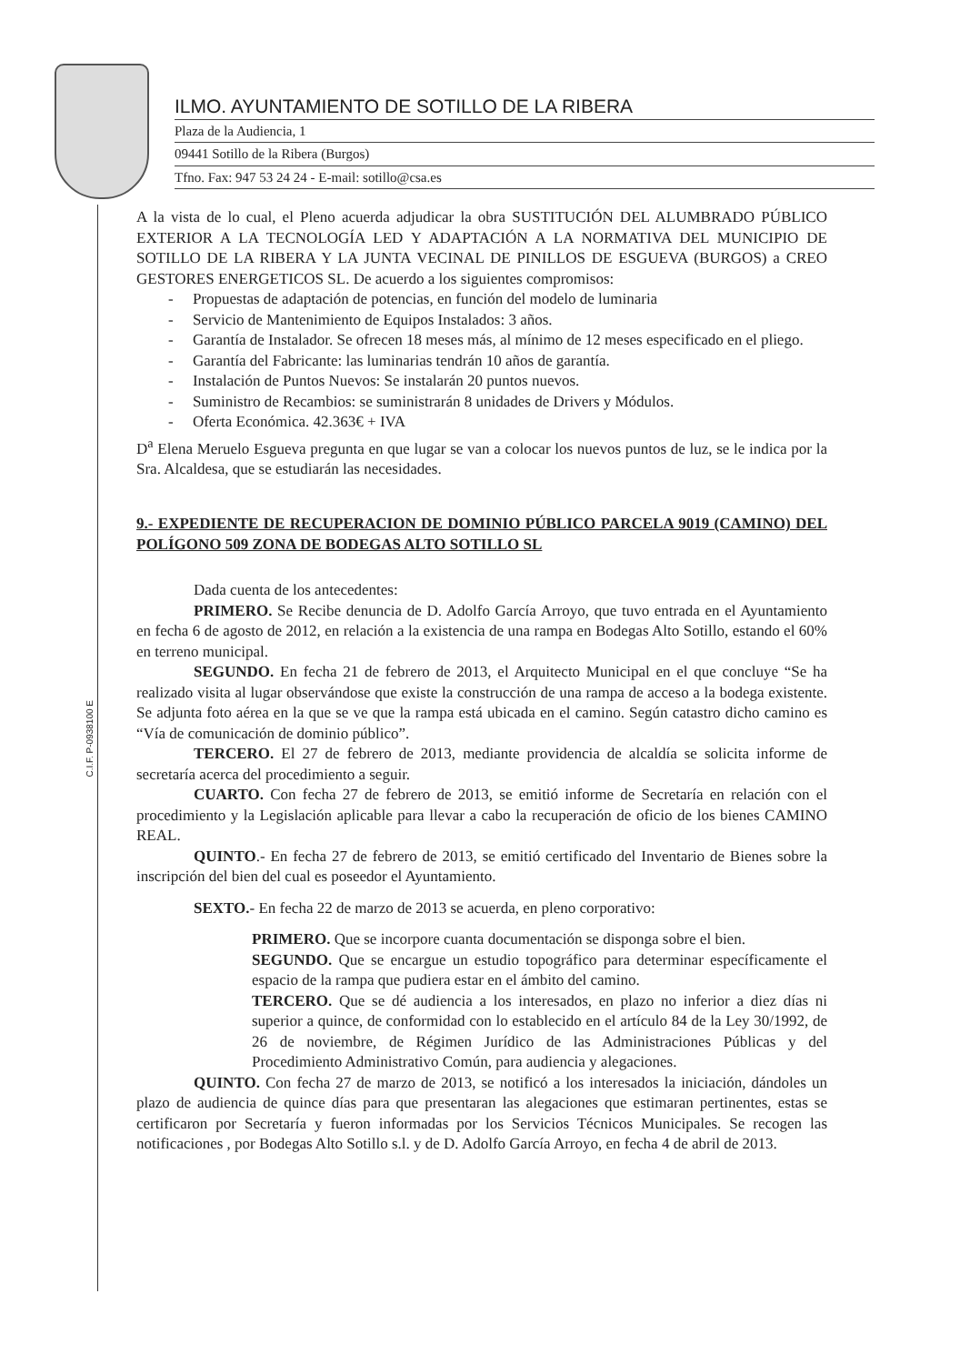ILMO. AYUNTAMIENTO DE SOTILLO DE LA RIBERA
Plaza de la Audiencia, 1
09441 Sotillo de la Ribera (Burgos)
Tfno. Fax: 947 53 24 24 - E-mail: sotillo@csa.es
C.I.F. P-0938100 E
A la vista de lo cual, el Pleno acuerda adjudicar la obra SUSTITUCIÓN DEL ALUMBRADO PÚBLICO EXTERIOR A LA TECNOLOGÍA LED Y ADAPTACIÓN A LA NORMATIVA DEL MUNICIPIO DE SOTILLO DE LA RIBERA Y LA JUNTA VECINAL DE PINILLOS DE ESGUEVA (BURGOS) a CREO GESTORES ENERGETICOS SL. De acuerdo a los siguientes compromisos:
- Propuestas de adaptación de potencias, en función del modelo de luminaria
- Servicio de Mantenimiento de Equipos Instalados: 3 años.
- Garantía de Instalador. Se ofrecen 18 meses más, al mínimo de 12 meses especificado en el pliego.
- Garantía del Fabricante: las luminarias tendrán 10 años de garantía.
- Instalación de Puntos Nuevos: Se instalarán 20 puntos nuevos.
- Suministro de Recambios: se suministrarán 8 unidades de Drivers y Módulos.
- Oferta Económica. 42.363€ + IVA
D<sup>a</sup> Elena Meruelo Esgueva pregunta en que lugar se van a colocar los nuevos puntos de luz, se le indica por la Sra. Alcaldesa, que se estudiarán las necesidades.
9.- EXPEDIENTE DE RECUPERACION DE DOMINIO PÚBLICO PARCELA 9019 (CAMINO) DEL POLÍGONO 509 ZONA DE BODEGAS ALTO SOTILLO SL
Dada cuenta de los antecedentes:
PRIMERO. Se Recibe denuncia de D. Adolfo García Arroyo, que tuvo entrada en el Ayuntamiento en fecha 6 de agosto de 2012, en relación a la existencia de una rampa en Bodegas Alto Sotillo, estando el 60% en terreno municipal.
SEGUNDO. En fecha 21 de febrero de 2013, el Arquitecto Municipal en el que concluye “Se ha realizado visita al lugar observándose que existe la construcción de una rampa de acceso a la bodega existente. Se adjunta foto aérea en la que se ve que la rampa está ubicada en el camino. Según catastro dicho camino es “Vía de comunicación de dominio público”.
TERCERO. El 27 de febrero de 2013, mediante providencia de alcaldía se solicita informe de secretaría acerca del procedimiento a seguir.
CUARTO. Con fecha 27 de febrero de 2013, se emitió informe de Secretaría en relación con el procedimiento y la Legislación aplicable para llevar a cabo la recuperación de oficio de los bienes CAMINO REAL.
QUINTO.- En fecha 27 de febrero de 2013, se emitió certificado del Inventario de Bienes sobre la inscripción del bien del cual es poseedor el Ayuntamiento.
SEXTO.- En fecha 22 de marzo de 2013 se acuerda, en pleno corporativo:
PRIMERO. Que se incorpore cuanta documentación se disponga sobre el bien.
SEGUNDO. Que se encargue un estudio topográfico para determinar específicamente el espacio de la rampa que pudiera estar en el ámbito del camino.
TERCERO. Que se dé audiencia a los interesados, en plazo no inferior a diez días ni superior a quince, de conformidad con lo establecido en el artículo 84 de la Ley 30/1992, de 26 de noviembre, de Régimen Jurídico de las Administraciones Públicas y del Procedimiento Administrativo Común, para audiencia y alegaciones.
QUINTO. Con fecha 27 de marzo de 2013, se notificó a los interesados la iniciación, dándoles un plazo de audiencia de quince días para que presentaran las alegaciones que estimaran pertinentes, estas se certificaron por Secretaría y fueron informadas por los Servicios Técnicos Municipales. Se recogen las notificaciones , por Bodegas Alto Sotillo s.l. y de D. Adolfo García Arroyo, en fecha 4 de abril de 2013.